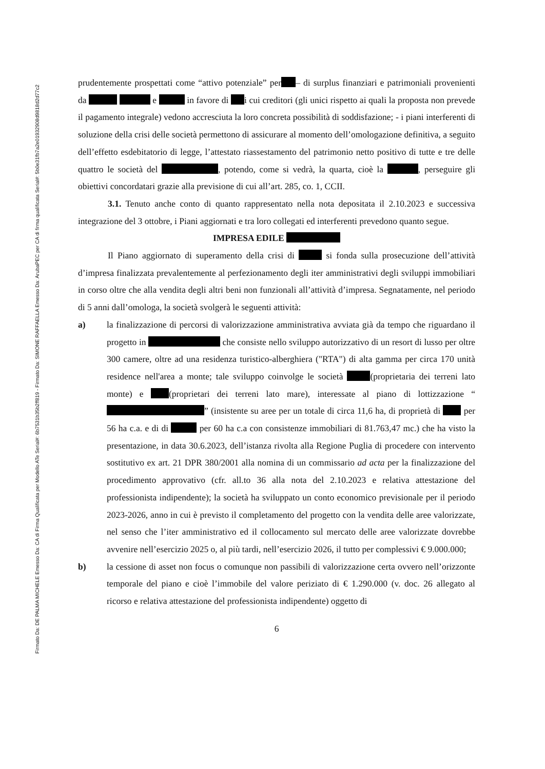Firmato Da: DE PALMA MICHELE Emesso Da: CA di Firma Qualificata per Modello ATe Serial#: 6b7531b35b2ff819 - Firmato Da: SIMONE RAFFAELLA Emesso Da: ArubaPEC per CA di firma qualificata Serial#: 5b0e31fb7a2e01932908d9818d2d77c2
prudentemente prospettati come “attivo potenziale” per – di surplus finanziari e patrimoniali provenienti da e in favore di i cui creditori (gli unici rispetto ai quali la proposta non prevede il pagamento integrale) vedono accresciuta la loro concreta possibilità di soddisfazione; - i piani interferenti di soluzione della crisi delle società permettono di assicurare al momento dell’omologazione definitiva, a seguito dell’effetto esdebitatorio di legge, l’attestato riassestamento del patrimonio netto positivo di tutte e tre delle quattro le società del , potendo, come si vedrà, la quarta, cioè la , perseguire gli obiettivi concordatari grazie alla previsione di cui all’art. 285, co. 1, CCII.
3.1. Tenuto anche conto di quanto rappresentato nella nota depositata il 2.10.2023 e successiva integrazione del 3 ottobre, i Piani aggiornati e tra loro collegati ed interferenti prevedono quanto segue.
IMPRESA EDILE
Il Piano aggiornato di superamento della crisi di si fonda sulla prosecuzione dell’attività d’impresa finalizzata prevalentemente al perfezionamento degli iter amministrativi degli sviluppi immobiliari in corso oltre che alla vendita degli altri beni non funzionali all’attività d’impresa. Segnatamente, nel periodo di 5 anni dall’omologa, la società svolgerà le seguenti attività:
a) la finalizzazione di percorsi di valorizzazione amministrativa avviata già da tempo che riguardano il progetto in che consiste nello sviluppo autorizzativo di un resort di lusso per oltre 300 camere, oltre ad una residenza turistico-alberghiera ("RTA") di alta gamma per circa 170 unità residence nell'area a monte; tale sviluppo coinvolge le società (proprietaria dei terreni lato monte) e (proprietari dei terreni lato mare), interessate al piano di lottizzazione “ ” (insistente su aree per un totale di circa 11,6 ha, di proprietà di per 56 ha c.a. e di di per 60 ha c.a con consistenze immobiliari di 81.763,47 mc.) che ha visto la presentazione, in data 30.6.2023, dell’istanza rivolta alla Regione Puglia di procedere con intervento sostitutivo ex art. 21 DPR 380/2001 alla nomina di un commissario ad acta per la finalizzazione del procedimento approvativo (cfr. all.to 36 alla nota del 2.10.2023 e relativa attestazione del professionista indipendente); la società ha sviluppato un conto economico previsionale per il periodo 2023-2026, anno in cui è previsto il completamento del progetto con la vendita delle aree valorizzate, nel senso che l’iter amministrativo ed il collocamento sul mercato delle aree valorizzate dovrebbe avvenire nell’esercizio 2025 o, al più tardi, nell’esercizio 2026, il tutto per complessivi € 9.000.000;
b) la cessione di asset non focus o comunque non passibili di valorizzazione certa ovvero nell’orizzonte temporale del piano e cioè l’immobile del valore periziato di € 1.290.000 (v. doc. 26 allegato al ricorso e relativa attestazione del professionista indipendente) oggetto di
6